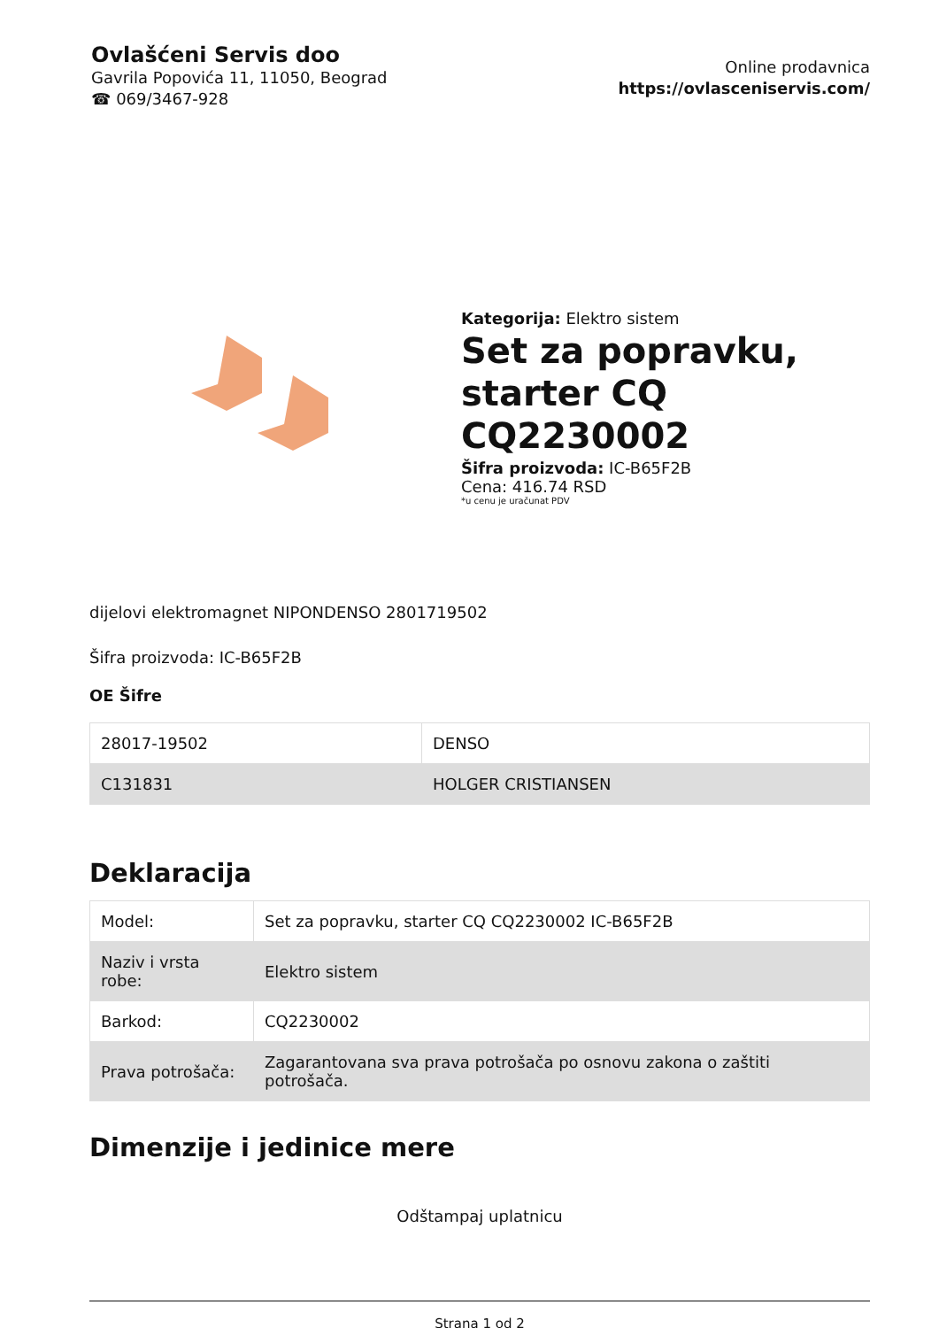Ovlašćeni Servis doo
Gavrila Popovića 11, 11050, Beograd
☎ 069/3467-928
Online prodavnica
https://ovlasceniservis.com/
Kategorija: Elektro sistem
Set za popravku, starter CQ CQ2230002
Šifra proizvoda: IC-B65F2B
Cena: 416.74 RSD
*u cenu je uračunat PDV
dijelovi elektromagnet NIPONDENSO 2801719502
Šifra proizvoda: IC-B65F2B
OE Šifre
| 28017-19502 | DENSO |
| C131831 | HOLGER CRISTIANSEN |
Deklaracija
| Model: | Set za popravku, starter CQ CQ2230002 IC-B65F2B |
| Naziv i vrsta robe: | Elektro sistem |
| Barkod: | CQ2230002 |
| Prava potrošača: | Zagarantovana sva prava potrošača po osnovu zakona o zaštiti potrošača. |
Dimenzije i jedinice mere
Odštampaj uplatnicu
Strana 1 od 2